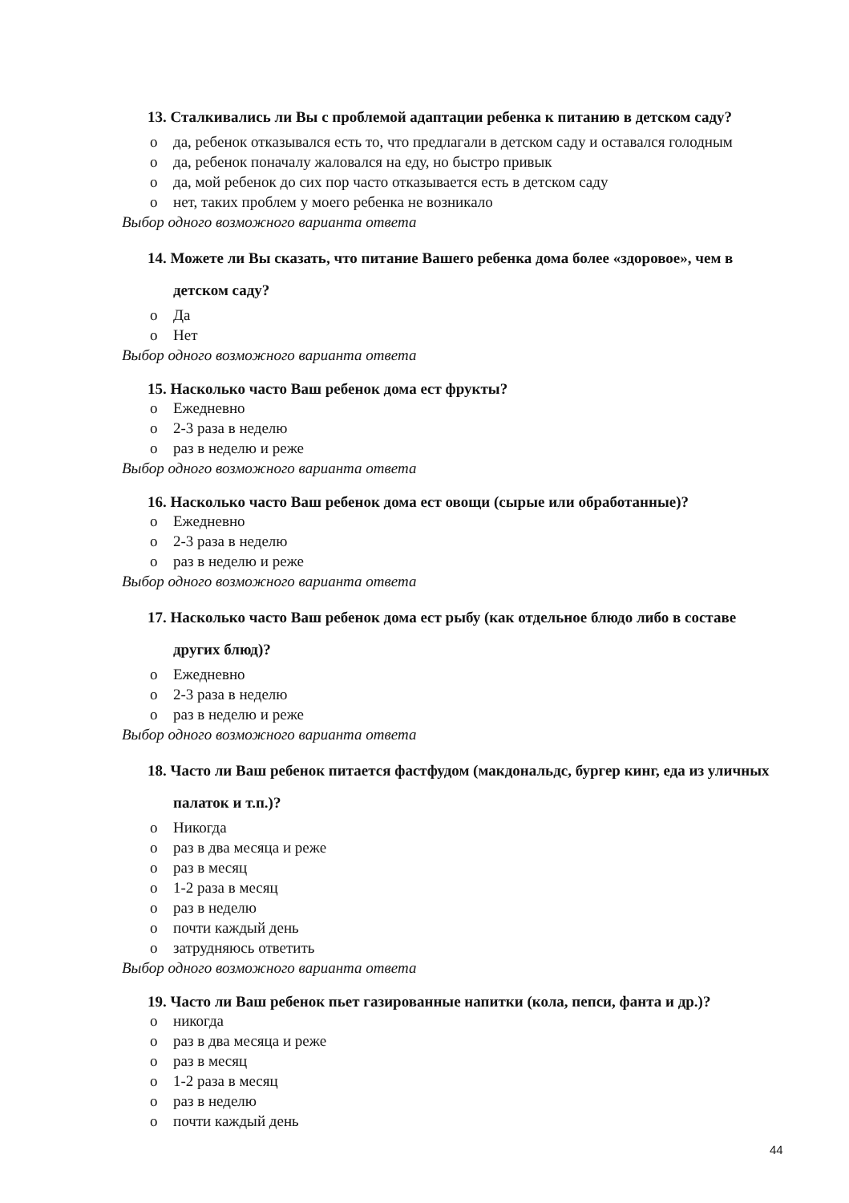13. Сталкивались ли Вы с проблемой адаптации ребенка к питанию в детском саду?
o да, ребенок отказывался есть то, что предлагали в детском саду и оставался голодным
o да, ребенок поначалу жаловался на еду, но быстро привык
o да, мой ребенок до сих пор часто отказывается есть в детском саду
o нет, таких проблем у моего ребенка не возникало
Выбор одного возможного варианта ответа
14. Можете ли Вы сказать, что питание Вашего ребенка дома более «здоровое», чем в детском саду?
o Да
o Нет
Выбор одного возможного варианта ответа
15. Насколько часто Ваш ребенок дома ест фрукты?
o Ежедневно
o 2-3 раза в неделю
o раз в неделю и реже
Выбор одного возможного варианта ответа
16. Насколько часто Ваш ребенок дома ест овощи (сырые или обработанные)?
o Ежедневно
o 2-3 раза в неделю
o раз в неделю и реже
Выбор одного возможного варианта ответа
17. Насколько часто Ваш ребенок дома ест рыбу (как отдельное блюдо либо в составе других блюд)?
o Ежедневно
o 2-3 раза в неделю
o раз в неделю и реже
Выбор одного возможного варианта ответа
18. Часто ли Ваш ребенок питается фастфудом (макдональдс, бургер кинг, еда из уличных палаток и т.п.)?
o Никогда
o раз в два месяца и реже
o раз в месяц
o 1-2 раза в месяц
o раз в неделю
o почти каждый день
o затрудняюсь ответить
Выбор одного возможного варианта ответа
19. Часто ли Ваш ребенок пьет газированные напитки (кола, пепси, фанта и др.)?
o никогда
o раз в два месяца и реже
o раз в месяц
o 1-2 раза в месяц
o раз в неделю
o почти каждый день
44